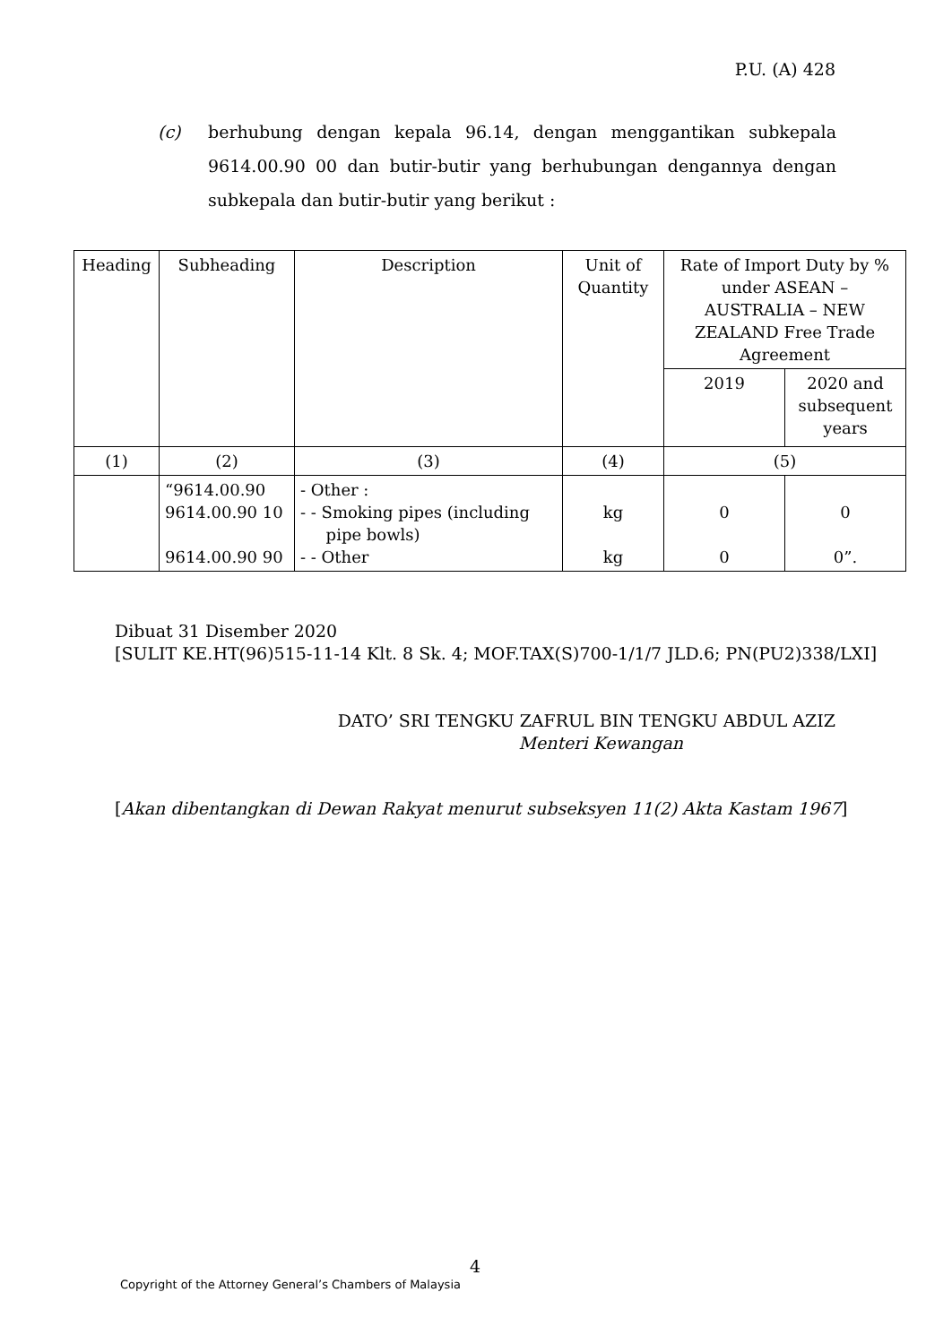P.U. (A) 428
(c) berhubung dengan kepala 96.14, dengan menggantikan subkepala 9614.00.90 00 dan butir-butir yang berhubungan dengannya dengan subkepala dan butir-butir yang berikut :
| Heading | Subheading | Description | Unit of Quantity | Rate of Import Duty by % under ASEAN – AUSTRALIA – NEW ZEALAND Free Trade Agreement | |
| --- | --- | --- | --- | --- | --- |
| | | | | 2019 | 2020 and subsequent years |
| (1) | (2) | (3) | (4) | (5) | |
| | “9614.00.90 9614.00.90 10 9614.00.90 90 | - Other : - - Smoking pipes (including pipe bowls) - - Other | kg kg | 0 0 | 0 0”. |
Dibuat 31 Disember 2020
[SULIT KE.HT(96)515-11-14 Klt. 8 Sk. 4; MOF.TAX(S)700-1/1/7 JLD.6; PN(PU2)338/LXI]
DATO’ SRI TENGKU ZAFRUL BIN TENGKU ABDUL AZIZ
Menteri Kewangan
[Akan dibentangkan di Dewan Rakyat menurut subseksyen 11(2) Akta Kastam 1967]
4
Copyright of the Attorney General’s Chambers of Malaysia